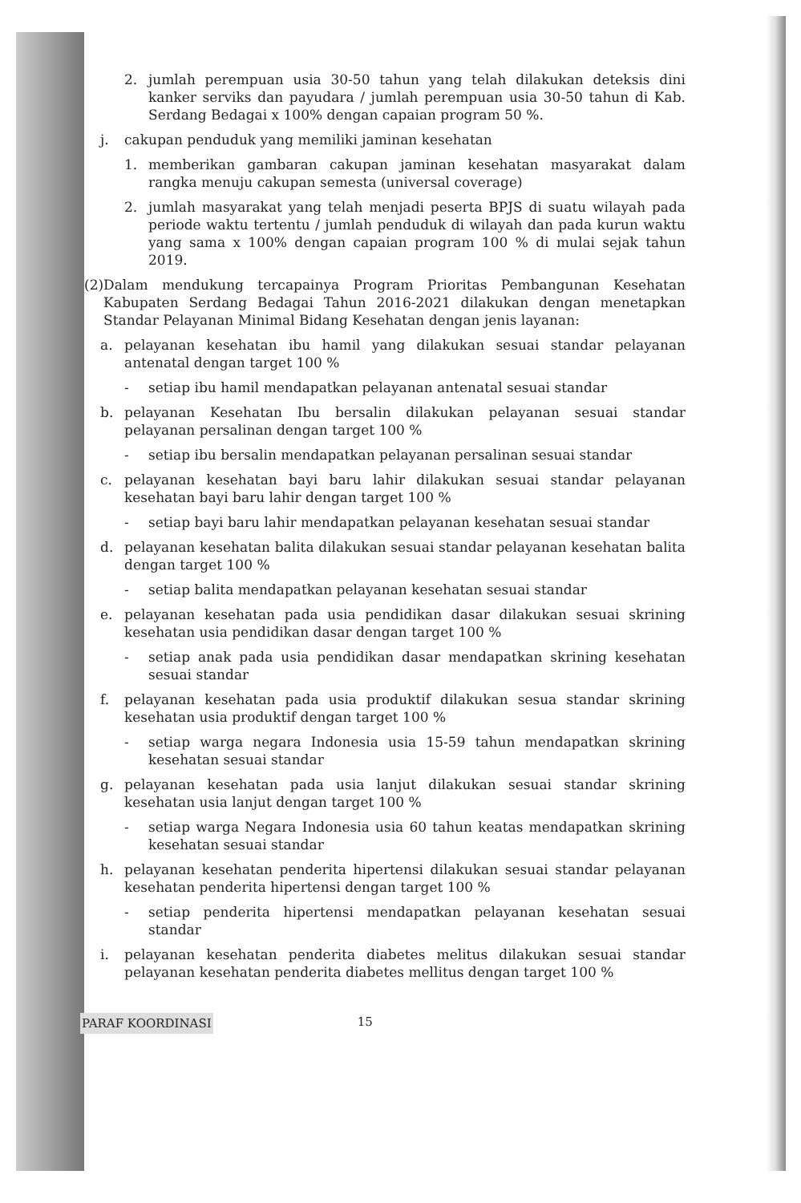2. jumlah perempuan usia 30-50 tahun yang telah dilakukan deteksis dini kanker serviks dan payudara / jumlah perempuan usia 30-50 tahun di Kab. Serdang Bedagai x 100% dengan capaian program 50 %.
j. cakupan penduduk yang memiliki jaminan kesehatan
1. memberikan gambaran cakupan jaminan kesehatan masyarakat dalam rangka menuju cakupan semesta (universal coverage)
2. jumlah masyarakat yang telah menjadi peserta BPJS di suatu wilayah pada periode waktu tertentu / jumlah penduduk di wilayah dan pada kurun waktu yang sama x 100% dengan capaian program 100 % di mulai sejak tahun 2019.
(2) Dalam mendukung tercapainya Program Prioritas Pembangunan Kesehatan Kabupaten Serdang Bedagai Tahun 2016-2021 dilakukan dengan menetapkan Standar Pelayanan Minimal Bidang Kesehatan dengan jenis layanan:
a. pelayanan kesehatan ibu hamil yang dilakukan sesuai standar pelayanan antenatal dengan target 100 %
- setiap ibu hamil mendapatkan pelayanan antenatal sesuai standar
b. pelayanan Kesehatan Ibu bersalin dilakukan pelayanan sesuai standar pelayanan persalinan dengan target 100 %
- setiap ibu bersalin mendapatkan pelayanan persalinan sesuai standar
c. pelayanan kesehatan bayi baru lahir dilakukan sesuai standar pelayanan kesehatan bayi baru lahir dengan target 100 %
- setiap bayi baru lahir mendapatkan pelayanan kesehatan sesuai standar
d. pelayanan kesehatan balita dilakukan sesuai standar pelayanan kesehatan balita dengan target 100 %
- setiap balita mendapatkan pelayanan kesehatan sesuai standar
e. pelayanan kesehatan pada usia pendidikan dasar dilakukan sesuai skrining kesehatan usia pendidikan dasar dengan target 100 %
- setiap anak pada usia pendidikan dasar mendapatkan skrining kesehatan sesuai standar
f. pelayanan kesehatan pada usia produktif dilakukan sesua standar skrining kesehatan usia produktif dengan target 100 %
- setiap warga negara Indonesia usia 15-59 tahun mendapatkan skrining kesehatan sesuai standar
g. pelayanan kesehatan pada usia lanjut dilakukan sesuai standar skrining kesehatan usia lanjut dengan target 100 %
- setiap warga Negara Indonesia usia 60 tahun keatas mendapatkan skrining kesehatan sesuai standar
h. pelayanan kesehatan penderita hipertensi dilakukan sesuai standar pelayanan kesehatan penderita hipertensi dengan target 100 %
- setiap penderita hipertensi mendapatkan pelayanan kesehatan sesuai standar
i. pelayanan kesehatan penderita diabetes melitus dilakukan sesuai standar pelayanan kesehatan penderita diabetes mellitus dengan target 100 %
PARAF KOORDINASI 15